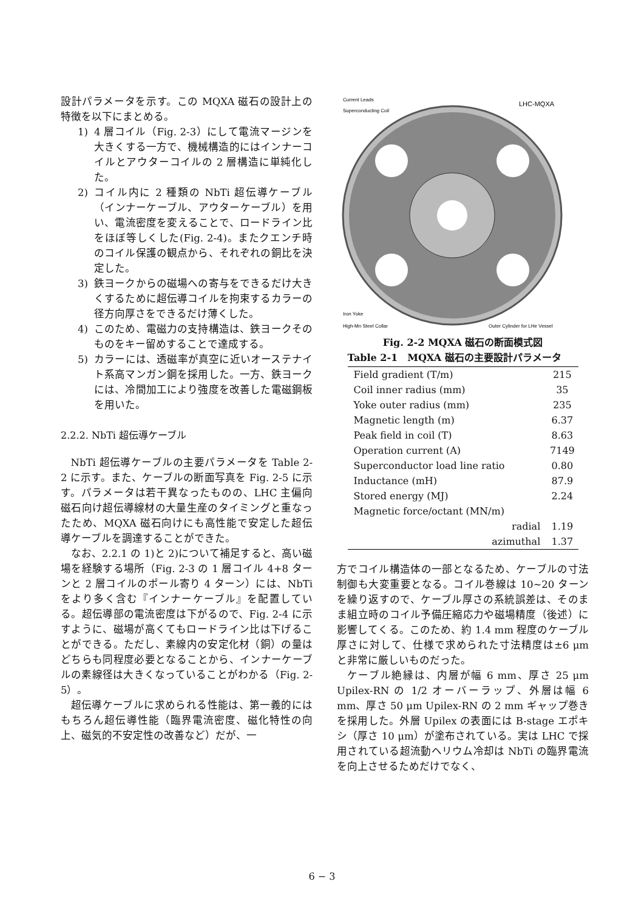設計パラメータを示す。この MQXA 磁石の設計上の特徴を以下にまとめる。
1) 4 層コイル（Fig. 2-3）にして電流マージンを大きくする一方で、機械構造的にはインナーコイルとアウターコイルの 2 層構造に単純化した。
2) コイル内に 2 種類の NbTi 超伝導ケーブル（インナーケーブル、アウターケーブル）を用い、電流密度を変えることで、ロードライン比をほぼ等しくした(Fig. 2-4)。またクエンチ時のコイル保護の観点から、それぞれの銅比を決定した。
3) 鉄ヨークからの磁場への寄与をできるだけ大きくするために超伝導コイルを拘束するカラーの径方向厚さをできるだけ薄くした。
4) このため、電磁力の支持構造は、鉄ヨークそのものをキー留めすることで達成する。
5) カラーには、透磁率が真空に近いオーステナイト系高マンガン鋼を採用した。一方、鉄ヨークには、冷間加工により強度を改善した電磁鋼板を用いた。
2.2.2. NbTi 超伝導ケーブル
NbTi 超伝導ケーブルの主要パラメータを Table 2-2 に示す。また、ケーブルの断面写真を Fig. 2-5 に示す。パラメータは若干異なったものの、LHC 主偏向磁石向け超伝導線材の大量生産のタイミングと重なったため、MQXA 磁石向けにも高性能で安定した超伝導ケーブルを調達することができた。
なお、2.2.1 の 1)と 2)について補足すると、高い磁場を経験する場所（Fig. 2-3 の 1 層コイル 4+8 ターンと 2 層コイルのポール寄り 4 ターン）には、NbTi をより多く含む『インナーケーブル』を配置している。超伝導部の電流密度は下がるので、Fig. 2-4 に示すように、磁場が高くてもロードライン比は下げることができる。ただし、素線内の安定化材（銅）の量はどちらも同程度必要となることから、インナーケーブルの素線径は大きくなっていることがわかる（Fig. 2-5）。
超伝導ケーブルに求められる性能は、第一義的にはもちろん超伝導性能（臨界電流密度、磁化特性の向上、磁気的不安定性の改善など）だが、一
Current Leads
Superconducting Coil
LHC-MQXA
Iron Yoke
High-Mn Steel Collar
Outer Cylinder for LHe Vessel
Fig. 2-2 MQXA 磁石の断面模式図
Table 2-1 MQXA 磁石の主要設計パラメータ
| Field gradient (T/m) | 215 |
| Coil inner radius (mm) | 35 |
| Yoke outer radius (mm) | 235 |
| Magnetic length (m) | 6.37 |
| Peak field in coil (T) | 8.63 |
| Operation current (A) | 7149 |
| Superconductor load line ratio | 0.80 |
| Inductance (mH) | 87.9 |
| Stored energy (MJ) | 2.24 |
| Magnetic force/octant (MN/m) | |
| radial | 1.19 |
| azimuthal | 1.37 |
方でコイル構造体の一部となるため、ケーブルの寸法制御も大変重要となる。コイル巻線は 10~20 ターンを繰り返すので、ケーブル厚さの系統誤差は、そのまま組立時のコイル予備圧縮応力や磁場精度（後述）に影響してくる。このため、約 1.4 mm 程度のケーブル厚さに対して、仕様で求められた寸法精度は±6 μm と非常に厳しいものだった。
ケーブル絶縁は、内層が幅 6 mm、厚さ 25 μm Upilex-RN の 1/2 オーバーラップ、外層は幅 6 mm、厚さ 50 μm Upilex-RN の 2 mm ギャップ巻きを採用した。外層 Upilex の表面には B-stage エポキシ（厚さ 10 μm）が塗布されている。実は LHC で採用されている超流動ヘリウム冷却は NbTi の臨界電流を向上させるためだけでなく、
6 − 3